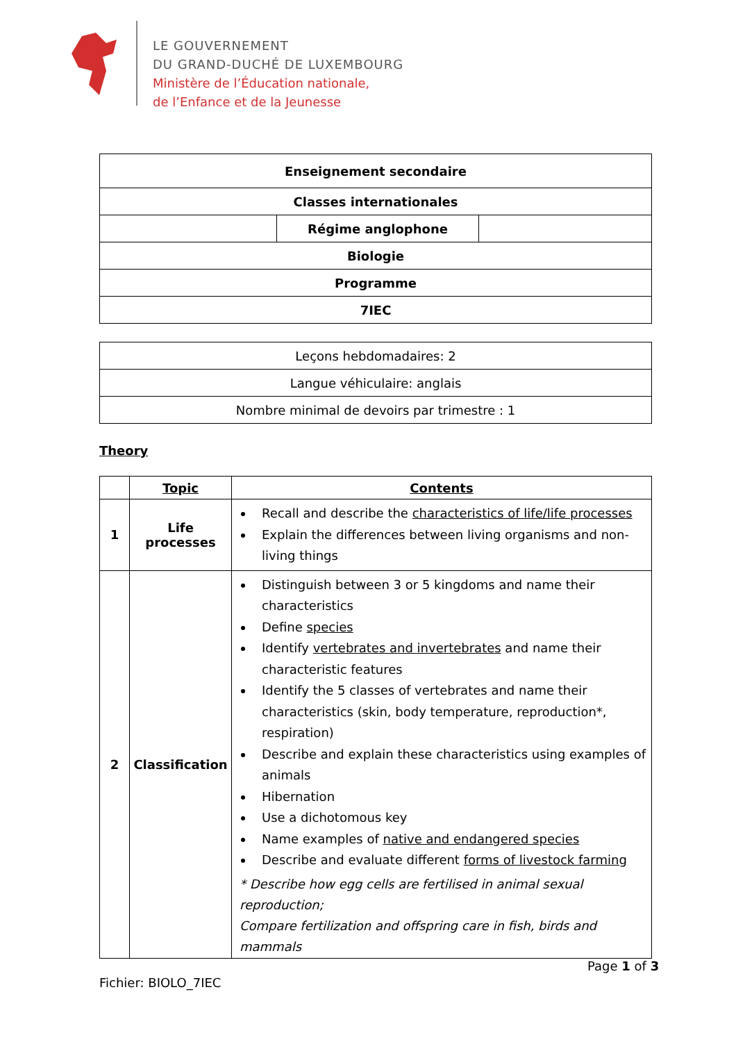LE GOUVERNEMENT
DU GRAND-DUCHÉ DE LUXEMBOURG
Ministère de l’Éducation nationale,
de l’Enfance et de la Jeunesse
| Enseignement secondaire | | |
| Classes internationales | | |
| | Régime anglophone | |
| Biologie | | |
| Programme | | |
| 7IEC | | |
| Leçons hebdomadaires: 2 |
| Langue véhiculaire: anglais |
| Nombre minimal de devoirs par trimestre : 1 |
Theory
| | Topic | Contents |
| --- | --- | --- |
| 1 | Life processes | Recall and describe the characteristics of life/life processes Explain the differences between living organisms and non-living things |
| 2 | Classification | Distinguish between 3 or 5 kingdoms and name their characteristics Define species Identify vertebrates and invertebrates and name their characteristic features Identify the 5 classes of vertebrates and name their characteristics (skin, body temperature, reproduction*, respiration) Describe and explain these characteristics using examples of animals Hibernation Use a dichotomous key Name examples of native and endangered species Describe and evaluate different forms of livestock farming * Describe how egg cells are fertilised in animal sexual reproduction; Compare fertilization and offspring care in fish, birds and mammals |
Page 1 of 3
Fichier: BIOLO_7IEC